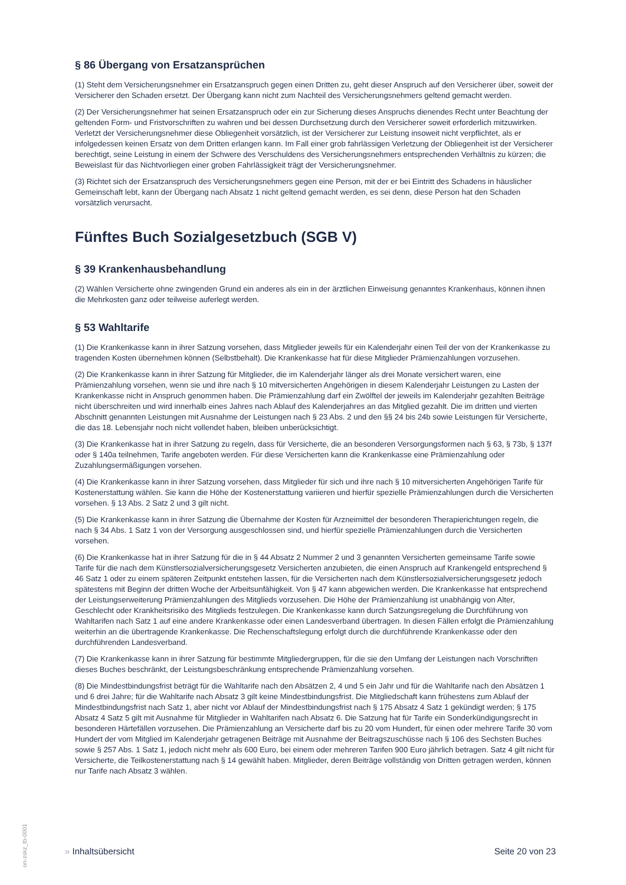§ 86 Übergang von Ersatzansprüchen
(1) Steht dem Versicherungsnehmer ein Ersatzanspruch gegen einen Dritten zu, geht dieser Anspruch auf den Versicherer über, soweit der Versicherer den Schaden ersetzt. Der Übergang kann nicht zum Nachteil des Versicherungsnehmers geltend gemacht werden.
(2) Der Versicherungsnehmer hat seinen Ersatzanspruch oder ein zur Sicherung dieses Anspruchs dienendes Recht unter Beachtung der geltenden Form- und Fristvorschriften zu wahren und bei dessen Durchsetzung durch den Versicherer soweit erforderlich mitzuwirken. Verletzt der Versicherungsnehmer diese Obliegenheit vorsätzlich, ist der Versicherer zur Leistung insoweit nicht verpflichtet, als er infolgedessen keinen Ersatz von dem Dritten erlangen kann. Im Fall einer grob fahrlässigen Verletzung der Obliegenheit ist der Versicherer berechtigt, seine Leistung in einem der Schwere des Verschuldens des Versicherungsnehmers entsprechenden Verhältnis zu kürzen; die Beweislast für das Nichtvorliegen einer groben Fahrlässigkeit trägt der Versicherungsnehmer.
(3) Richtet sich der Ersatzanspruch des Versicherungsnehmers gegen eine Person, mit der er bei Eintritt des Schadens in häuslicher Gemeinschaft lebt, kann der Übergang nach Absatz 1 nicht geltend gemacht werden, es sei denn, diese Person hat den Schaden vorsätzlich verursacht.
Fünftes Buch Sozialgesetzbuch (SGB V)
§ 39 Krankenhausbehandlung
(2) Wählen Versicherte ohne zwingenden Grund ein anderes als ein in der ärztlichen Einweisung genanntes Krankenhaus, können ihnen die Mehrkosten ganz oder teilweise auferlegt werden.
§ 53 Wahltarife
(1) Die Krankenkasse kann in ihrer Satzung vorsehen, dass Mitglieder jeweils für ein Kalenderjahr einen Teil der von der Krankenkasse zu tragenden Kosten übernehmen können (Selbstbehalt). Die Krankenkasse hat für diese Mitglieder Prämienzahlungen vorzusehen.
(2) Die Krankenkasse kann in ihrer Satzung für Mitglieder, die im Kalenderjahr länger als drei Monate versichert waren, eine Prämienzahlung vorsehen, wenn sie und ihre nach § 10 mitversicherten Angehörigen in diesem Kalenderjahr Leistungen zu Lasten der Krankenkasse nicht in Anspruch genommen haben. Die Prämienzahlung darf ein Zwölftel der jeweils im Kalenderjahr gezahlten Beiträge nicht überschreiten und wird innerhalb eines Jahres nach Ablauf des Kalenderjahres an das Mitglied gezahlt. Die im dritten und vierten Abschnitt genannten Leistungen mit Ausnahme der Leistungen nach § 23 Abs. 2 und den §§ 24 bis 24b sowie Leistungen für Versicherte, die das 18. Lebensjahr noch nicht vollendet haben, bleiben unberücksichtigt.
(3) Die Krankenkasse hat in ihrer Satzung zu regeln, dass für Versicherte, die an besonderen Versorgungsformen nach § 63, § 73b, § 137f oder § 140a teilnehmen, Tarife angeboten werden. Für diese Versicherten kann die Krankenkasse eine Prämienzahlung oder Zuzahlungsermäßigungen vorsehen.
(4) Die Krankenkasse kann in ihrer Satzung vorsehen, dass Mitglieder für sich und ihre nach § 10 mitversicherten Angehörigen Tarife für Kostenerstattung wählen. Sie kann die Höhe der Kostenerstattung variieren und hierfür spezielle Prämienzahlungen durch die Versicherten vorsehen. § 13 Abs. 2 Satz 2 und 3 gilt nicht.
(5) Die Krankenkasse kann in ihrer Satzung die Übernahme der Kosten für Arzneimittel der besonderen Therapierichtungen regeln, die nach § 34 Abs. 1 Satz 1 von der Versorgung ausgeschlossen sind, und hierfür spezielle Prämienzahlungen durch die Versicherten vorsehen.
(6) Die Krankenkasse hat in ihrer Satzung für die in § 44 Absatz 2 Nummer 2 und 3 genannten Versicherten gemeinsame Tarife sowie Tarife für die nach dem Künstlersozialversicherungsgesetz Versicherten anzubieten, die einen Anspruch auf Krankengeld entsprechend § 46 Satz 1 oder zu einem späteren Zeitpunkt entstehen lassen, für die Versicherten nach dem Künstlersozialversicherungsgesetz jedoch spätestens mit Beginn der dritten Woche der Arbeitsunfähigkeit. Von § 47 kann abgewichen werden. Die Krankenkasse hat entsprechend der Leistungserweiterung Prämienzahlungen des Mitglieds vorzusehen. Die Höhe der Prämienzahlung ist unabhängig von Alter, Geschlecht oder Krankheitsrisiko des Mitglieds festzulegen. Die Krankenkasse kann durch Satzungsregelung die Durchführung von Wahltarifen nach Satz 1 auf eine andere Krankenkasse oder einen Landesverband übertragen. In diesen Fällen erfolgt die Prämienzahlung weiterhin an die übertragende Krankenkasse. Die Rechenschaftslegung erfolgt durch die durchführende Krankenkasse oder den durchführenden Landesverband.
(7) Die Krankenkasse kann in ihrer Satzung für bestimmte Mitgliedergruppen, für die sie den Umfang der Leistungen nach Vorschriften dieses Buches beschränkt, der Leistungsbeschränkung entsprechende Prämienzahlung vorsehen.
(8) Die Mindestbindungsfrist beträgt für die Wahltarife nach den Absätzen 2, 4 und 5 ein Jahr und für die Wahltarife nach den Absätzen 1 und 6 drei Jahre; für die Wahltarife nach Absatz 3 gilt keine Mindestbindungsfrist. Die Mitgliedschaft kann frühestens zum Ablauf der Mindestbindungsfrist nach Satz 1, aber nicht vor Ablauf der Mindestbindungsfrist nach § 175 Absatz 4 Satz 1 gekündigt werden; § 175 Absatz 4 Satz 5 gilt mit Ausnahme für Mitglieder in Wahltarifen nach Absatz 6. Die Satzung hat für Tarife ein Sonderkündigungsrecht in besonderen Härtefällen vorzusehen. Die Prämienzahlung an Versicherte darf bis zu 20 vom Hundert, für einen oder mehrere Tarife 30 vom Hundert der vom Mitglied im Kalenderjahr getragenen Beiträge mit Ausnahme der Beitragszuschüsse nach § 106 des Sechsten Buches sowie § 257 Abs. 1 Satz 1, jedoch nicht mehr als 600 Euro, bei einem oder mehreren Tarifen 900 Euro jährlich betragen. Satz 4 gilt nicht für Versicherte, die Teilkostenerstattung nach § 14 gewählt haben. Mitglieder, deren Beiträge vollständig von Dritten getragen werden, können nur Tarife nach Absatz 3 wählen.
on-zskz_tb-0001
» Inhaltsübersicht Seite 20 von 23